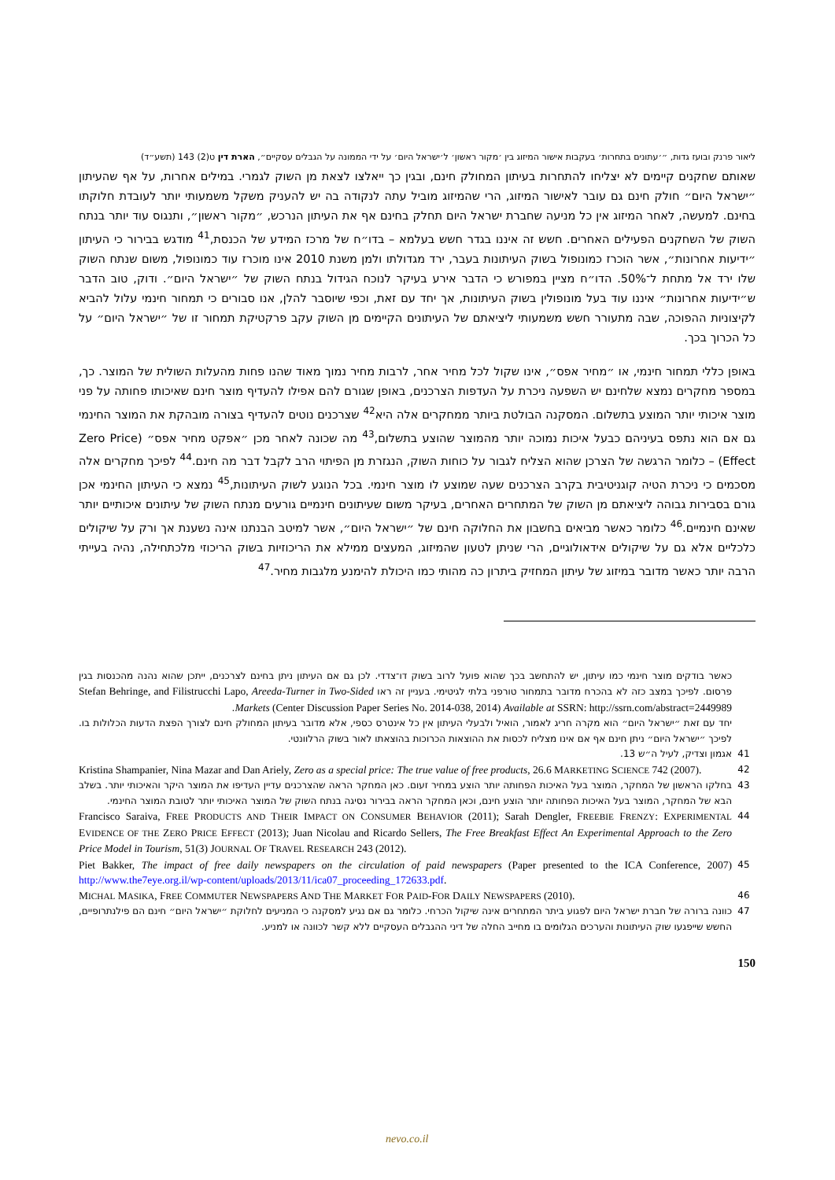ליאור פרנק ובועז גדות, ״׳עתונים בתחרות׳ בעקבות אישור המיזוג בין ׳מקור ראשון׳ ל׳ישראל היום׳ על ידי הממונה על הגבלים עסקיים״, הארת דין ט(2) 143 (תשע״ד)
שאותם שחקנים קיימים לא יצליחו להתחרות בעיתון המחולק חינם, ובגין כך ייאלצו לצאת מן השוק לגמרי. במילים אחרות, על אף שהעיתון ״ישראל היום״ חולק חינם גם עובר לאישור המיזוג, הרי שהמיזוג מוביל עתה לנקודה בה יש להעניק משקל משמעותי יותר לעובדת חלוקתו בחינם. למעשה, לאחר המיזוג אין כל מניעה שחברת ישראל היום תחלק בחינם אף את העיתון הנרכש, ״מקור ראשון״, ותנגוס עוד יותר בנתח השוק של השחקנים הפעילים האחרים. חשש זה איננו בגדר חשש בעלמא – בדו״ח של מרכז המידע של הכנסת,<sup>41</sup> מודגש בבירור כי העיתון ״ידיעות אחרונות״, אשר הוכרז כמונופול בשוק העיתונות בעבר, ירד מגדולתו ולמן משנת 2010 אינו מוכרז עוד כמונופול, משום שנתח השוק שלו ירד אל מתחת ל־50%. הדו״ח מציין במפורש כי הדבר אירע בעיקר לנוכח הגידול בנתח השוק של ״ישראל היום״. ודוק, טוב הדבר ש״ידיעות אחרונות״ איננו עוד בעל מונופולין בשוק העיתונות, אך יחד עם זאת, וכפי שיוסבר להלן, אנו סבורים כי תמחור חינמי עלול להביא לקיצוניות ההפוכה, שבה מתעורר חשש משמעותי ליציאתם של העיתונים הקיימים מן השוק עקב פרקטיקת תמחור זו של ״ישראל היום״ על כל הכרוך בכך.
באופן כללי תמחור חינמי, או ״מחיר אפס״, אינו שקול לכל מחיר אחר, לרבות מחיר נמוך מאוד שהנו פחות מהעלות השולית של המוצר. כך, במספר מחקרים נמצא שלחינם יש השפעה ניכרת על העדפות הצרכנים, באופן שגורם להם אפילו להעדיף מוצר חינם שאיכותו פחותה על פני מוצר איכותי יותר המוצע בתשלום. המסקנה הבולטת ביותר ממחקרים אלה היא<sup>42</sup> שצרכנים נוטים להעדיף בצורה מובהקת את המוצר החינמי גם אם הוא נתפס בעיניהם כבעל איכות נמוכה יותר מהמוצר שהוצע בתשלום,<sup>43</sup> מה שכונה לאחר מכן ״אפקט מחיר אפס״ (Zero Price Effect) – כלומר הרגשה של הצרכן שהוא הצליח לגבור על כוחות השוק, הנגזרת מן הפיתוי הרב לקבל דבר מה חינם.<sup>44</sup> לפיכך מחקרים אלה מסכמים כי ניכרת הטיה קוגניטיבית בקרב הצרכנים שעה שמוצע לו מוצר חינמי. בכל הנוגע לשוק העיתונות,<sup>45</sup> נמצא כי העיתון החינמי אכן גורם בסבירות גבוהה ליציאתם מן השוק של המתחרים האחרים, בעיקר משום שעיתונים חינמיים גורעים מנתח השוק של עיתונים איכותיים יותר שאינם חינמיים.<sup>46</sup> כלומר כאשר מביאים בחשבון את החלוקה חינם של ״ישראל היום״, אשר למיטב הבנתנו אינה נשענת אך ורק על שיקולים כלכליים אלא גם על שיקולים אידאולוגיים, הרי שניתן לטעון שהמיזוג, המעצים ממילא את הריכוזיות בשוק הריכוזי מלכתחילה, נהיה בעייתי הרבה יותר כאשר מדובר במיזוג של עיתון המחזיק ביתרון כה מהותי כמו היכולת להימנע מלגבות מחיר.<sup>47</sup>
כאשר בודקים מוצר חינמי כמו עיתון, יש להתחשב בכך שהוא פועל לרוב בשוק דו־צדדי. לכן גם אם העיתון ניתן בחינם לצרכנים, ייתכן שהוא נהנה מהכנסות בגין פרסום. לפיכך במצב כזה לא בהכרח מדובר בתמחור טורפני בלתי לגיטימי. בעניין זה ראו Stefan Behringe, and Filistrucchi Lapo, Areeda-Turner in Two-Sided Markets (Center Discussion Paper Series No. 2014-038, 2014) Available at SSRN: http://ssrn.com/abstract=2449989.
יחד עם זאת ״ישראל היום״ הוא מקרה חריג לאמור, הואיל ולבעלי העיתון אין כל אינטרס כספי, אלא מדובר בעיתון המחולק חינם לצורך הפצת הדעות הכלולות בו. לפיכך ״ישראל היום״ ניתן חינם אף אם אינו מצליח לכסות את ההוצאות הכרוכות בהוצאתו לאור בשוק הרלוונטי.
41 אגמון וצדיק, לעיל ה״ש 13.
42 Kristina Shampanier, Nina Mazar and Dan Ariely, Zero as a special price: The true value of free products, 26.6 MARKETING SCIENCE 742 (2007).
43 בחלקו הראשון של המחקר, המוצר בעל האיכות הפחותה יותר הוצע במחיר זעום. כאן המחקר הראה שהצרכנים עדיין העדיפו את המוצר היקר והאיכותי יותר. בשלב הבא של המחקר, המוצר בעל האיכות הפחותה יותר הוצע חינם, וכאן המחקר הראה בבירור נסיגה בנתח השוק של המוצר האיכותי יותר לטובת המוצר החינמי.
44 Francisco Saraiva, FREE PRODUCTS AND THEIR IMPACT ON CONSUMER BEHAVIOR (2011); Sarah Dengler, FREEBIE FRENZY: EXPERIMENTAL EVIDENCE OF THE ZERO PRICE EFFECT (2013); Juan Nicolau and Ricardo Sellers, The Free Breakfast Effect An Experimental Approach to the Zero Price Model in Tourism, 51(3) JOURNAL OF TRAVEL RESEARCH 243 (2012).
45 Piet Bakker, The impact of free daily newspapers on the circulation of paid newspapers (Paper presented to the ICA Conference, 2007) http://www.the7eye.org.il/wp-content/uploads/2013/11/ica07_proceeding_172633.pdf.
46 MICHAL MASIKA, FREE COMMUTER NEWSPAPERS AND THE MARKET FOR PAID-FOR DAILY NEWSPAPERS (2010).
47 כוונה ברורה של חברת ישראל היום לפגוע ביתר המתחרים אינה שיקול הכרחי. כלומר גם אם נגיע למסקנה כי המניעים לחלוקת ״ישראל היום״ חינם הם פילנתרופיים, החשש שייפגעו שוק העיתונות והערכים הגלומים בו מחייב החלה של דיני ההגבלים העסקיים ללא קשר לכוונה או למניע.
150
nevo.co.il